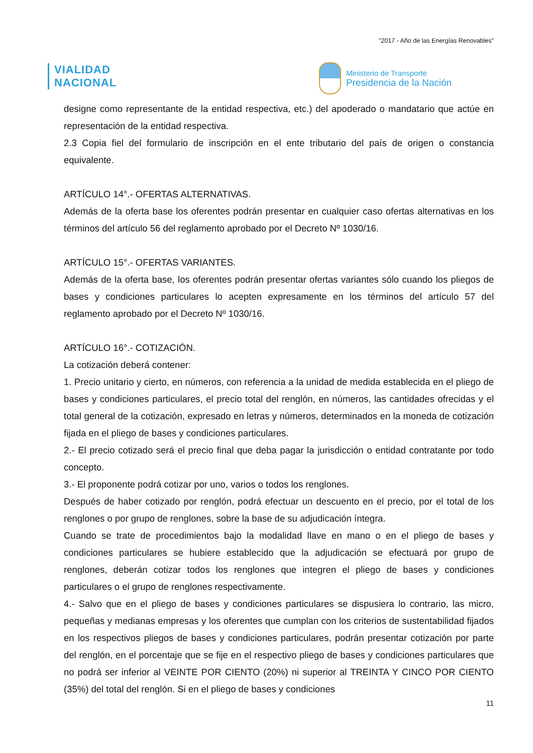"2017 - Año de las Energías Renovables"
VIALIDAD
NACIONAL
Ministerio de Transporte
Presidencia de la Nación
designe como representante de la entidad respectiva, etc.) del apoderado o mandatario que actúe en representación de la entidad respectiva.
2.3 Copia fiel del formulario de inscripción en el ente tributario del país de origen o constancia equivalente.
ARTÍCULO 14°.- OFERTAS ALTERNATIVAS.
Además de la oferta base los oferentes podrán presentar en cualquier caso ofertas alternativas en los términos del artículo 56 del reglamento aprobado por el Decreto Nº 1030/16.
ARTÍCULO 15°.- OFERTAS VARIANTES.
Además de la oferta base, los oferentes podrán presentar ofertas variantes sólo cuando los pliegos de bases y condiciones particulares lo acepten expresamente en los términos del artículo 57 del reglamento aprobado por el Decreto Nº 1030/16.
ARTÍCULO 16°.- COTIZACIÓN.
La cotización deberá contener:
1. Precio unitario y cierto, en números, con referencia a la unidad de medida establecida en el pliego de bases y condiciones particulares, el precio total del renglón, en números, las cantidades ofrecidas y el total general de la cotización, expresado en letras y números, determinados en la moneda de cotización fijada en el pliego de bases y condiciones particulares.
2.- El precio cotizado será el precio final que deba pagar la jurisdicción o entidad contratante por todo concepto.
3.- El proponente podrá cotizar por uno, varios o todos los renglones.
Después de haber cotizado por renglón, podrá efectuar un descuento en el precio, por el total de los renglones o por grupo de renglones, sobre la base de su adjudicación íntegra.
Cuando se trate de procedimientos bajo la modalidad llave en mano o en el pliego de bases y condiciones particulares se hubiere establecido que la adjudicación se efectuará por grupo de renglones, deberán cotizar todos los renglones que integren el pliego de bases y condiciones particulares o el grupo de renglones respectivamente.
4.- Salvo que en el pliego de bases y condiciones particulares se dispusiera lo contrario, las micro, pequeñas y medianas empresas y los oferentes que cumplan con los criterios de sustentabilidad fijados en los respectivos pliegos de bases y condiciones particulares, podrán presentar cotización por parte del renglón, en el porcentaje que se fije en el respectivo pliego de bases y condiciones particulares que no podrá ser inferior al VEINTE POR CIENTO (20%) ni superior al TREINTA Y CINCO POR CIENTO (35%) del total del renglón. Si en el pliego de bases y condiciones
11